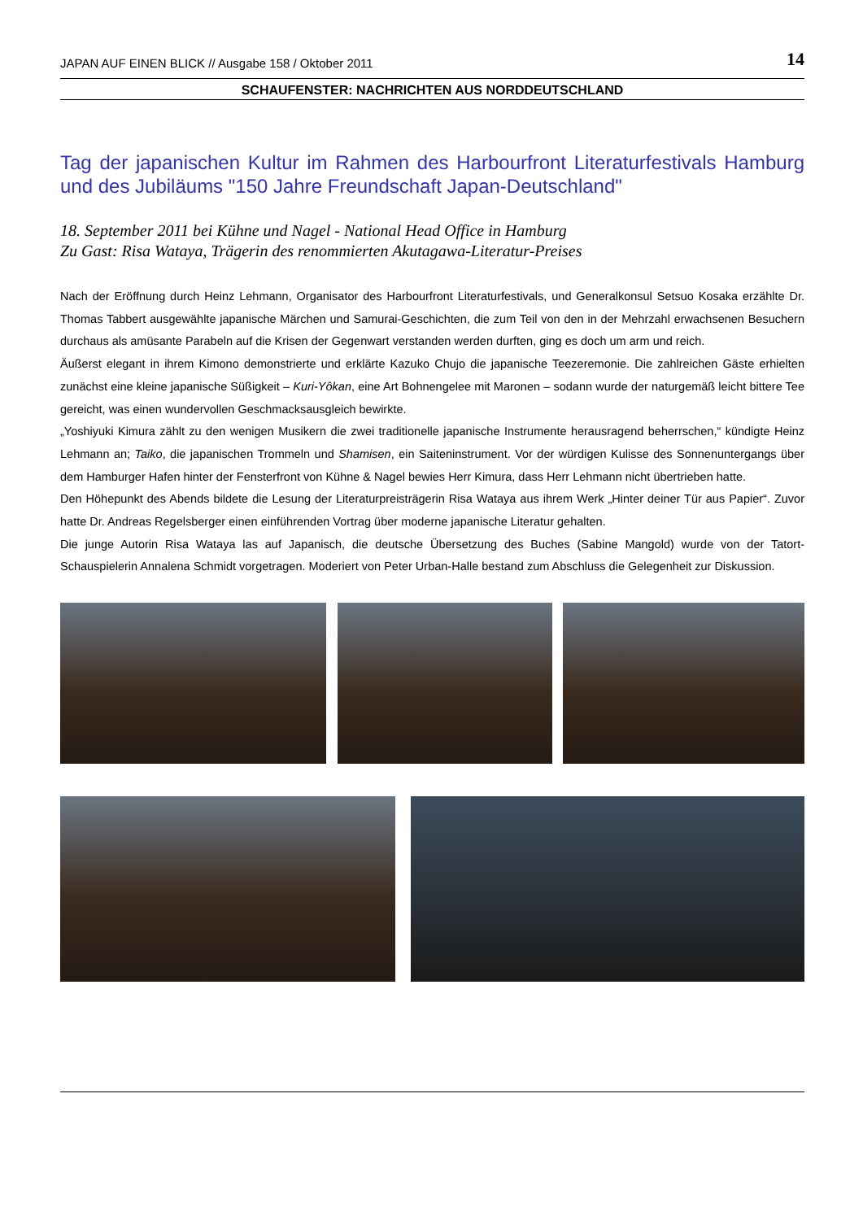JAPAN AUF EINEN BLICK // Ausgabe 158 / Oktober 2011 14
SCHAUFENSTER: NACHRICHTEN AUS NORDDEUTSCHLAND
Tag der japanischen Kultur im Rahmen des Harbourfront Literaturfestivals Hamburg und des Jubiläums "150 Jahre Freundschaft Japan-Deutschland"
18. September 2011 bei Kühne und Nagel - National Head Office in Hamburg
Zu Gast: Risa Wataya, Trägerin des renommierten Akutagawa-Literatur-Preises
Nach der Eröffnung durch Heinz Lehmann, Organisator des Harbourfront Literaturfestivals, und Generalkonsul Setsuo Kosaka erzählte Dr. Thomas Tabbert ausgewählte japanische Märchen und Samurai-Geschichten, die zum Teil von den in der Mehrzahl erwachsenen Besuchern durchaus als amüsante Parabeln auf die Krisen der Gegenwart verstanden werden durften, ging es doch um arm und reich.
Äußerst elegant in ihrem Kimono demonstrierte und erklärte Kazuko Chujo die japanische Teezeremonie. Die zahlreichen Gäste erhielten zunächst eine kleine japanische Süßigkeit – Kuri-Yôkan, eine Art Bohnengelee mit Maronen – sodann wurde der naturgemäß leicht bittere Tee gereicht, was einen wundervollen Geschmacksausgleich bewirkte.
„Yoshiyuki Kimura zählt zu den wenigen Musikern die zwei traditionelle japanische Instrumente herausragend beherrschen,“ kündigte Heinz Lehmann an; Taiko, die japanischen Trommeln und Shamisen, ein Saiteninstrument. Vor der würdigen Kulisse des Sonnenuntergangs über dem Hamburger Hafen hinter der Fensterfront von Kühne & Nagel bewies Herr Kimura, dass Herr Lehmann nicht übertrieben hatte.
Den Höhepunkt des Abends bildete die Lesung der Literaturpreisträgerin Risa Wataya aus ihrem Werk „Hinter deiner Tür aus Papier“. Zuvor hatte Dr. Andreas Regelsberger einen einführenden Vortrag über moderne japanische Literatur gehalten.
Die junge Autorin Risa Wataya las auf Japanisch, die deutsche Übersetzung des Buches (Sabine Mangold) wurde von der Tatort-Schauspielerin Annalena Schmidt vorgetragen. Moderiert von Peter Urban-Halle bestand zum Abschluss die Gelegenheit zur Diskussion.